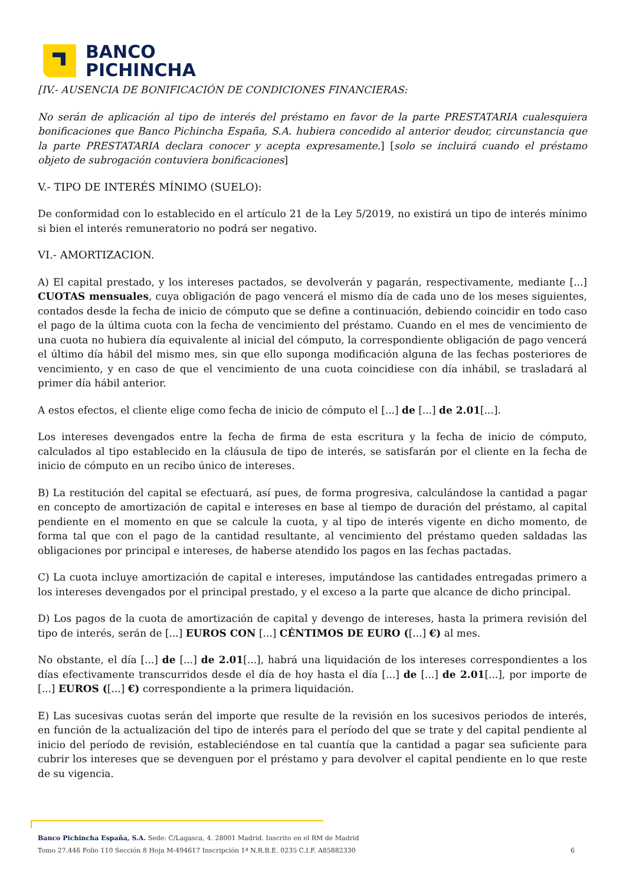BANCO
PICHINCHA
[IV.- AUSENCIA DE BONIFICACIÓN DE CONDICIONES FINANCIERAS:
No serán de aplicación al tipo de interés del préstamo en favor de la parte PRESTATARIA cualesquiera bonificaciones que Banco Pichincha España, S.A. hubiera concedido al anterior deudor, circunstancia que la parte PRESTATARIA declara conocer y acepta expresamente.] [solo se incluirá cuando el préstamo objeto de subrogación contuviera bonificaciones]
V.- TIPO DE INTERÉS MÍNIMO (SUELO):
De conformidad con lo establecido en el artículo 21 de la Ley 5/2019, no existirá un tipo de interés mínimo si bien el interés remuneratorio no podrá ser negativo.
VI.- AMORTIZACION.
A) El capital prestado, y los intereses pactados, se devolverán y pagarán, respectivamente, mediante [...] CUOTAS mensuales, cuya obligación de pago vencerá el mismo día de cada uno de los meses siguientes, contados desde la fecha de inicio de cómputo que se define a continuación, debiendo coincidir en todo caso el pago de la última cuota con la fecha de vencimiento del préstamo. Cuando en el mes de vencimiento de una cuota no hubiera día equivalente al inicial del cómputo, la correspondiente obligación de pago vencerá el último día hábil del mismo mes, sin que ello suponga modificación alguna de las fechas posteriores de vencimiento, y en caso de que el vencimiento de una cuota coincidiese con día inhábil, se trasladará al primer día hábil anterior.
A estos efectos, el cliente elige como fecha de inicio de cómputo el [...] de [...] de 2.01[...].
Los intereses devengados entre la fecha de firma de esta escritura y la fecha de inicio de cómputo, calculados al tipo establecido en la cláusula de tipo de interés, se satisfarán por el cliente en la fecha de inicio de cómputo en un recibo único de intereses.
B) La restitución del capital se efectuará, así pues, de forma progresiva, calculándose la cantidad a pagar en concepto de amortización de capital e intereses en base al tiempo de duración del préstamo, al capital pendiente en el momento en que se calcule la cuota, y al tipo de interés vigente en dicho momento, de forma tal que con el pago de la cantidad resultante, al vencimiento del préstamo queden saldadas las obligaciones por principal e intereses, de haberse atendido los pagos en las fechas pactadas.
C) La cuota incluye amortización de capital e intereses, imputándose las cantidades entregadas primero a los intereses devengados por el principal prestado, y el exceso a la parte que alcance de dicho principal.
D) Los pagos de la cuota de amortización de capital y devengo de intereses, hasta la primera revisión del tipo de interés, serán de [...] EUROS CON [...] CÉNTIMOS DE EURO ([...] €) al mes.
No obstante, el día [...] de [...] de 2.01[...], habrá una liquidación de los intereses correspondientes a los días efectivamente transcurridos desde el día de hoy hasta el día [...] de [...] de 2.01[...], por importe de [...] EUROS ([...] €) correspondiente a la primera liquidación.
E) Las sucesivas cuotas serán del importe que resulte de la revisión en los sucesivos periodos de interés, en función de la actualización del tipo de interés para el período del que se trate y del capital pendiente al inicio del período de revisión, estableciéndose en tal cuantía que la cantidad a pagar sea suficiente para cubrir los intereses que se devenguen por el préstamo y para devolver el capital pendiente en lo que reste de su vigencia.
Banco Pichincha España, S.A. Sede: C/Lagasca, 4. 28001 Madrid. Inscrito en el RM de Madrid
Tomo 27.446 Folio 110 Sección 8 Hoja M-494617 Inscripción 1ª N.R.B.E. 0235 C.I.F. A85882330 6